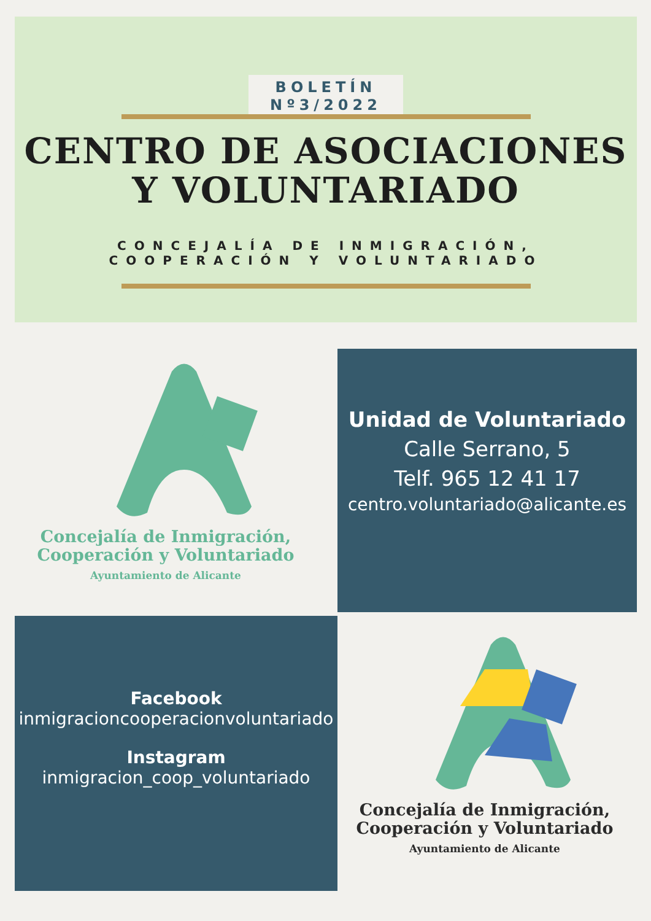BOLETÍN
Nº3/2022
CENTRO DE ASOCIACIONES
Y VOLUNTARIADO
CONCEJALÍA DE INMIGRACIÓN,
COOPERACIÓN Y VOLUNTARIADO
Concejalía de Inmigración,
Cooperación y Voluntariado
Ayuntamiento de Alicante
Unidad de Voluntariado
Calle Serrano, 5
Telf. 965 12 41 17
centro.voluntariado@alicante.es
Facebook
inmigracioncooperacionvoluntariado
Instagram
inmigracion_coop_voluntariado
Concejalía de Inmigración,
Cooperación y Voluntariado
Ayuntamiento de Alicante